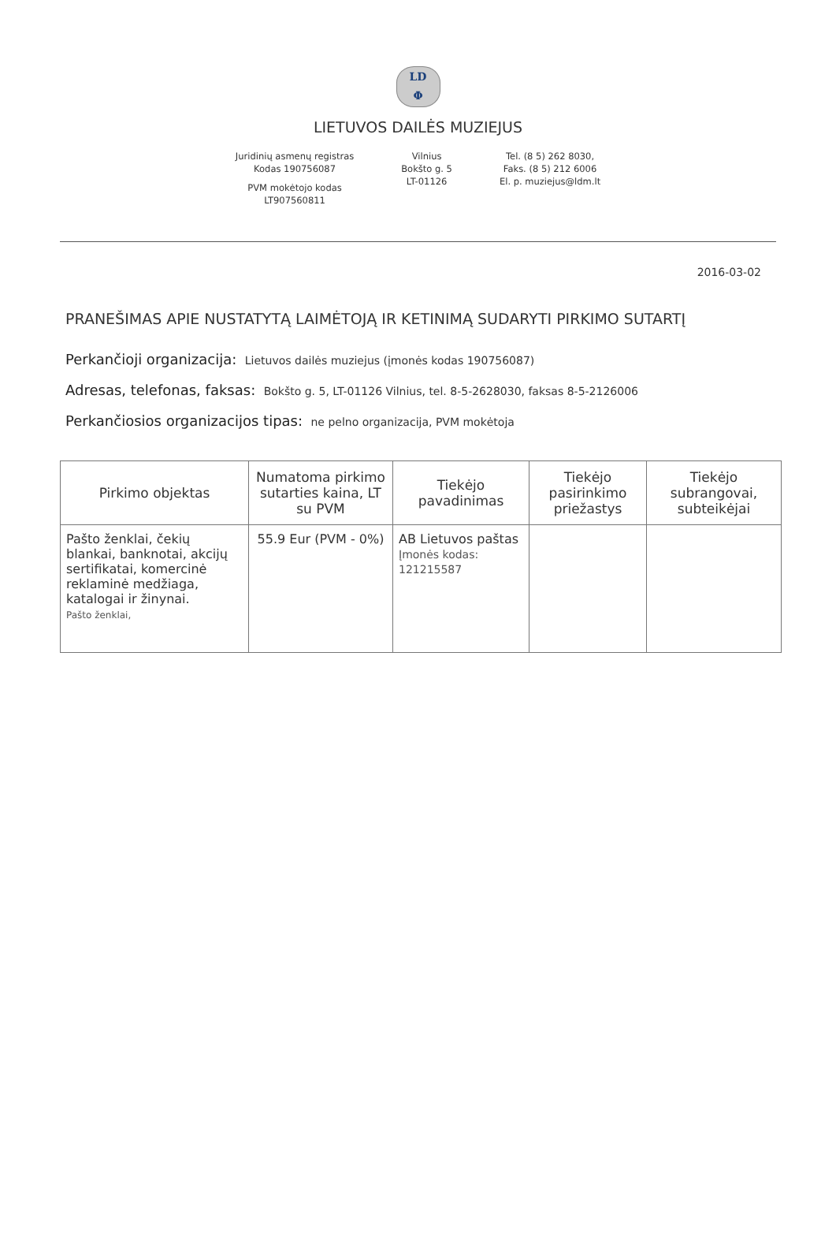LD
Φ
LIETUVOS DAILĖS MUZIEJUS
Juridinių asmenų registras
Kodas 190756087
PVM mokėtojo kodas
LT907560811
Vilnius
Bokšto g. 5
LT-01126
Tel. (8 5) 262 8030,
Faks. (8 5) 212 6006
El. p. muziejus@ldm.lt
2016-03-02
PRANEŠIMAS APIE NUSTATYTĄ LAIMĖTOJĄ IR KETINIMĄ SUDARYTI PIRKIMO SUTARTĮ
Perkančioji organizacija: Lietuvos dailės muziejus (įmonės kodas 190756087)
Adresas, telefonas, faksas: Bokšto g. 5, LT-01126 Vilnius, tel. 8-5-2628030, faksas 8-5-2126006
Perkančiosios organizacijos tipas: ne pelno organizacija, PVM mokėtoja
| Pirkimo objektas | Numatoma pirkimo sutarties kaina, LT su PVM | Tiekėjo pavadinimas | Tiekėjo pasirinkimo priežastys | Tiekėjo subrangovai, subteikėjai |
| --- | --- | --- | --- | --- |
| Pašto ženklai, čekių blankai, banknotai, akcijų sertifikatai, komercinė reklaminė medžiaga, katalogai ir žinynai. Pašto ženklai, | 55.9 Eur (PVM - 0%) | AB Lietuvos paštas Įmonės kodas: 121215587 | | |